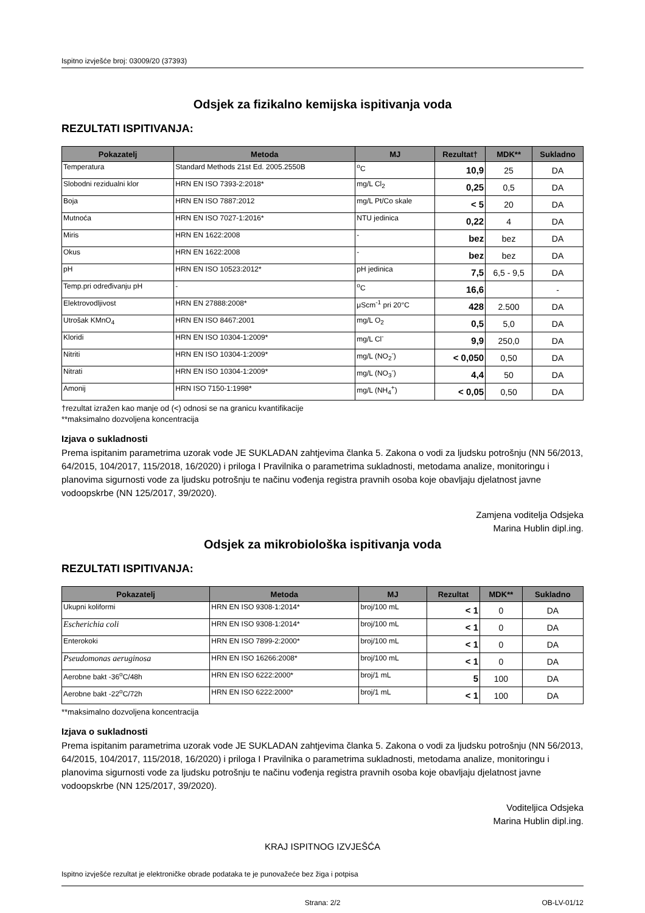Ispitno izvješće broj: 03009/20 (37393)
Odsjek za fizikalno kemijska ispitivanja voda
REZULTATI ISPITIVANJA:
| Pokazatelj | Metoda | MJ | Rezultat† | MDK** | Sukladno |
| --- | --- | --- | --- | --- | --- |
| Temperatura | Standard Methods 21st Ed. 2005.2550B | <sup>o</sup> C | 10,9 | 25 | DA |
| Slobodni rezidualni klor | HRN EN ISO 7393-2:2018* | mg/L Cl<sub>2</sub> | 0,25 | 0,5 | DA |
| Boja | HRN EN ISO 7887:2012 | mg/L Pt/Co skale | < 5 | 20 | DA |
| Mutnoća | HRN EN ISO 7027-1:2016* | NTU jedinica | 0,22 | 4 | DA |
| Miris | HRN EN 1622:2008 | - | bez | bez | DA |
| Okus | HRN EN 1622:2008 | - | bez | bez | DA |
| pH | HRN EN ISO 10523:2012* | pH jedinica | 7,5 | 6,5 - 9,5 | DA |
| Temp.pri određivanju pH | - | <sup>o</sup> C | 16,6 | | - |
| Elektrovodljivost | HRN EN 27888:2008* | μScm<sup>-1</sup> pri 20°C | 428 | 2.500 | DA |
| Utrošak KMnO<sub>4</sub> | HRN EN ISO 8467:2001 | mg/L O<sub>2</sub> | 0,5 | 5,0 | DA |
| Kloridi | HRN EN ISO 10304-1:2009* | mg/L Cl<sup>-</sup> | 9,9 | 250,0 | DA |
| Nitriti | HRN EN ISO 10304-1:2009* | mg/L (NO<sub>2</sub><sup>-</sup>) | < 0,050 | 0,50 | DA |
| Nitrati | HRN EN ISO 10304-1:2009* | mg/L (NO<sub>3</sub><sup>-</sup>) | 4,4 | 50 | DA |
| Amonij | HRN ISO 7150-1:1998* | mg/L (NH<sub>4</sub><sup>+</sup>) | < 0,05 | 0,50 | DA |
†rezultat izražen kao manje od (<) odnosi se na granicu kvantifikacije
**maksimalno dozvoljena koncentracija
Izjava o sukladnosti
Prema ispitanim parametrima uzorak vode JE SUKLADAN zahtjevima članka 5. Zakona o vodi za ljudsku potrošnju (NN 56/2013, 64/2015, 104/2017, 115/2018, 16/2020) i priloga I Pravilnika o parametrima sukladnosti, metodama analize, monitoringu i planovima sigurnosti vode za ljudsku potrošnju te načinu vođenja registra pravnih osoba koje obavljaju djelatnost javne vodoopskrbe (NN 125/2017, 39/2020).
Zamjena voditelja Odsjeka
Marina Hublin dipl.ing.
Odsjek za mikrobiološka ispitivanja voda
REZULTATI ISPITIVANJA:
| Pokazatelj | Metoda | MJ | Rezultat | MDK** | Sukladno |
| --- | --- | --- | --- | --- | --- |
| Ukupni koliformi | HRN EN ISO 9308-1:2014* | broj/100 mL | < 1 | 0 | DA |
| Escherichia coli | HRN EN ISO 9308-1:2014* | broj/100 mL | < 1 | 0 | DA |
| Enterokoki | HRN EN ISO 7899-2:2000* | broj/100 mL | < 1 | 0 | DA |
| Pseudomonas aeruginosa | HRN EN ISO 16266:2008* | broj/100 mL | < 1 | 0 | DA |
| Aerobne bakt -36<sup>o</sup>C/48h | HRN EN ISO 6222:2000* | broj/1 mL | 5 | 100 | DA |
| Aerobne bakt -22<sup>o</sup>C/72h | HRN EN ISO 6222:2000* | broj/1 mL | < 1 | 100 | DA |
**maksimalno dozvoljena koncentracija
Izjava o sukladnosti
Prema ispitanim parametrima uzorak vode JE SUKLADAN zahtjevima članka 5. Zakona o vodi za ljudsku potrošnju (NN 56/2013, 64/2015, 104/2017, 115/2018, 16/2020) i priloga I Pravilnika o parametrima sukladnosti, metodama analize, monitoringu i planovima sigurnosti vode za ljudsku potrošnju te načinu vođenja registra pravnih osoba koje obavljaju djelatnost javne vodoopskrbe (NN 125/2017, 39/2020).
Voditeljica Odsjeka
Marina Hublin dipl.ing.
KRAJ ISPITNOG IZVJEŠĆA
Ispitno izvješće rezultat je elektroničke obrade podataka te je punovažeće bez žiga i potpisa
Strana: 2/2 OB-LV-01/12